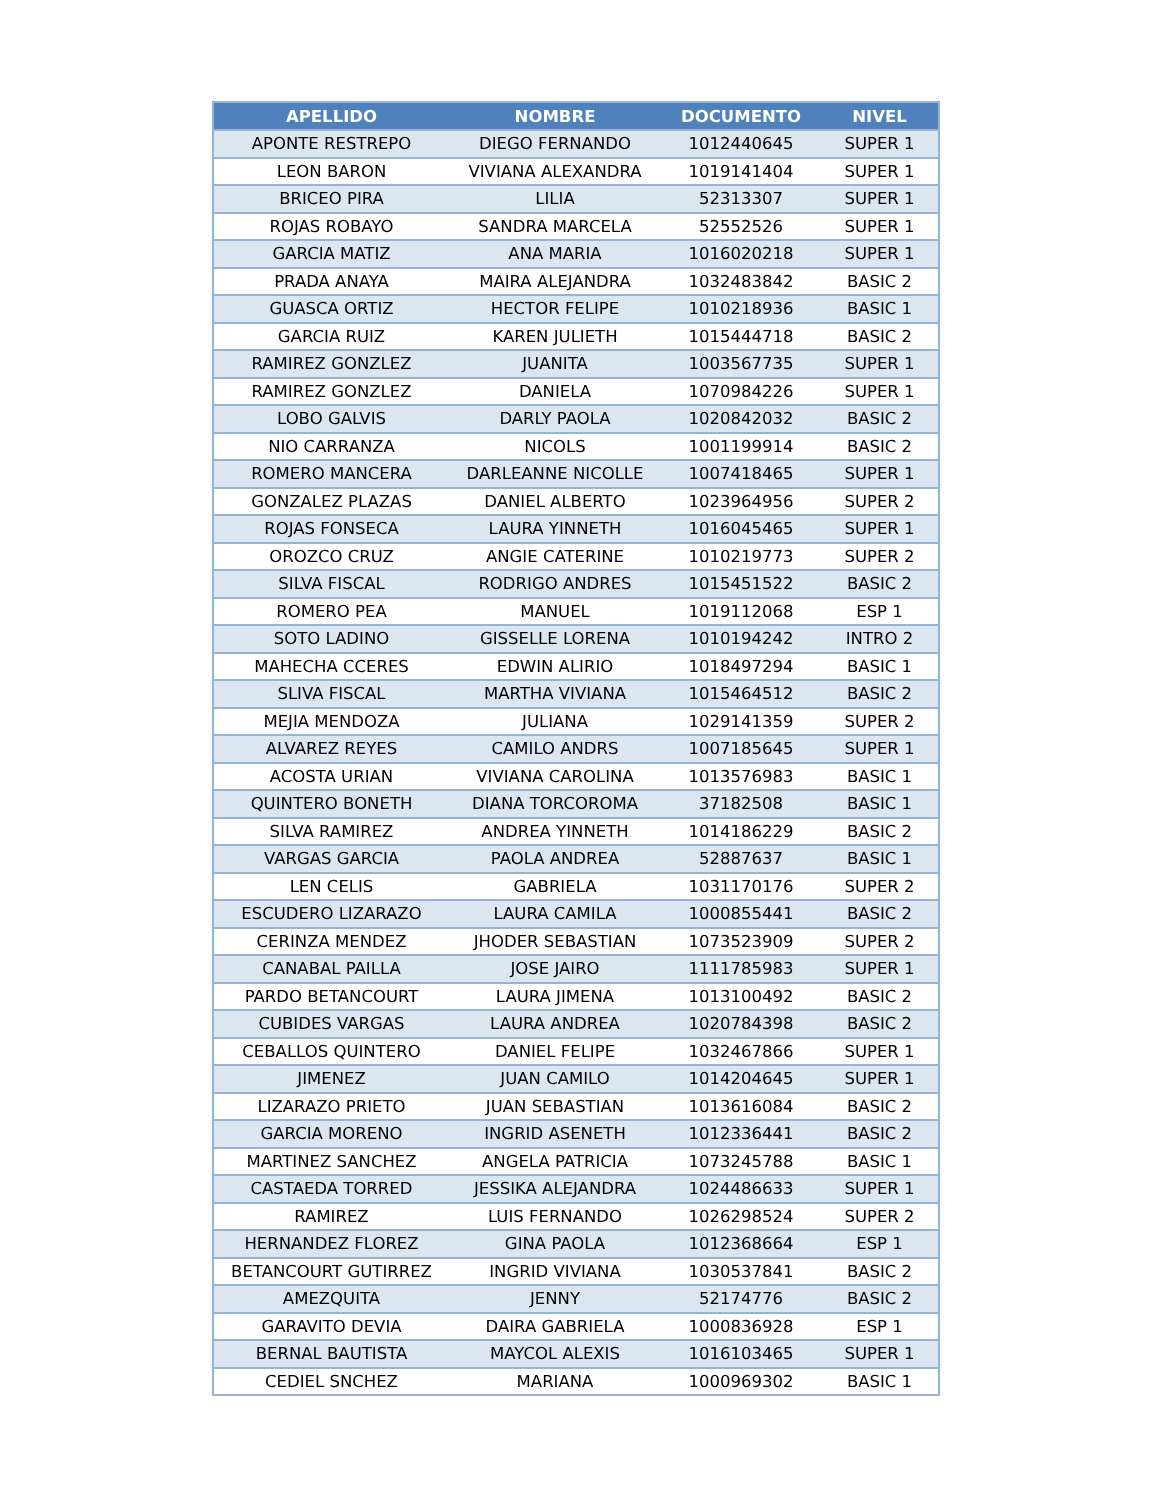| APELLIDO | NOMBRE | DOCUMENTO | NIVEL |
| --- | --- | --- | --- |
| APONTE RESTREPO | DIEGO FERNANDO | 1012440645 | SUPER 1 |
| LEON BARON | VIVIANA ALEXANDRA | 1019141404 | SUPER 1 |
| BRICEO PIRA | LILIA | 52313307 | SUPER 1 |
| ROJAS ROBAYO | SANDRA MARCELA | 52552526 | SUPER 1 |
| GARCIA MATIZ | ANA MARIA | 1016020218 | SUPER 1 |
| PRADA ANAYA | MAIRA ALEJANDRA | 1032483842 | BASIC 2 |
| GUASCA ORTIZ | HECTOR FELIPE | 1010218936 | BASIC 1 |
| GARCIA RUIZ | KAREN JULIETH | 1015444718 | BASIC 2 |
| RAMIREZ GONZLEZ | JUANITA | 1003567735 | SUPER 1 |
| RAMIREZ GONZLEZ | DANIELA | 1070984226 | SUPER 1 |
| LOBO GALVIS | DARLY PAOLA | 1020842032 | BASIC 2 |
| NIO CARRANZA | NICOLS | 1001199914 | BASIC 2 |
| ROMERO MANCERA | DARLEANNE NICOLLE | 1007418465 | SUPER 1 |
| GONZALEZ PLAZAS | DANIEL ALBERTO | 1023964956 | SUPER 2 |
| ROJAS FONSECA | LAURA YINNETH | 1016045465 | SUPER 1 |
| OROZCO CRUZ | ANGIE CATERINE | 1010219773 | SUPER 2 |
| SILVA FISCAL | RODRIGO ANDRES | 1015451522 | BASIC 2 |
| ROMERO PEA | MANUEL | 1019112068 | ESP 1 |
| SOTO LADINO | GISSELLE LORENA | 1010194242 | INTRO 2 |
| MAHECHA CCERES | EDWIN ALIRIO | 1018497294 | BASIC 1 |
| SLIVA FISCAL | MARTHA VIVIANA | 1015464512 | BASIC 2 |
| MEJIA MENDOZA | JULIANA | 1029141359 | SUPER 2 |
| ALVAREZ REYES | CAMILO ANDRS | 1007185645 | SUPER 1 |
| ACOSTA URIAN | VIVIANA CAROLINA | 1013576983 | BASIC 1 |
| QUINTERO BONETH | DIANA TORCOROMA | 37182508 | BASIC 1 |
| SILVA RAMIREZ | ANDREA YINNETH | 1014186229 | BASIC 2 |
| VARGAS GARCIA | PAOLA ANDREA | 52887637 | BASIC 1 |
| LEN CELIS | GABRIELA | 1031170176 | SUPER 2 |
| ESCUDERO LIZARAZO | LAURA CAMILA | 1000855441 | BASIC 2 |
| CERINZA MENDEZ | JHODER SEBASTIAN | 1073523909 | SUPER 2 |
| CANABAL PAILLA | JOSE JAIRO | 1111785983 | SUPER 1 |
| PARDO BETANCOURT | LAURA JIMENA | 1013100492 | BASIC 2 |
| CUBIDES VARGAS | LAURA ANDREA | 1020784398 | BASIC 2 |
| CEBALLOS QUINTERO | DANIEL FELIPE | 1032467866 | SUPER 1 |
| JIMENEZ | JUAN CAMILO | 1014204645 | SUPER 1 |
| LIZARAZO PRIETO | JUAN SEBASTIAN | 1013616084 | BASIC 2 |
| GARCIA MORENO | INGRID ASENETH | 1012336441 | BASIC 2 |
| MARTINEZ SANCHEZ | ANGELA PATRICIA | 1073245788 | BASIC 1 |
| CASTAEDA TORRED | JESSIKA ALEJANDRA | 1024486633 | SUPER 1 |
| RAMIREZ | LUIS FERNANDO | 1026298524 | SUPER 2 |
| HERNANDEZ FLOREZ | GINA PAOLA | 1012368664 | ESP 1 |
| BETANCOURT GUTIRREZ | INGRID VIVIANA | 1030537841 | BASIC 2 |
| AMEZQUITA | JENNY | 52174776 | BASIC 2 |
| GARAVITO DEVIA | DAIRA GABRIELA | 1000836928 | ESP 1 |
| BERNAL BAUTISTA | MAYCOL ALEXIS | 1016103465 | SUPER 1 |
| CEDIEL SNCHEZ | MARIANA | 1000969302 | BASIC 1 |